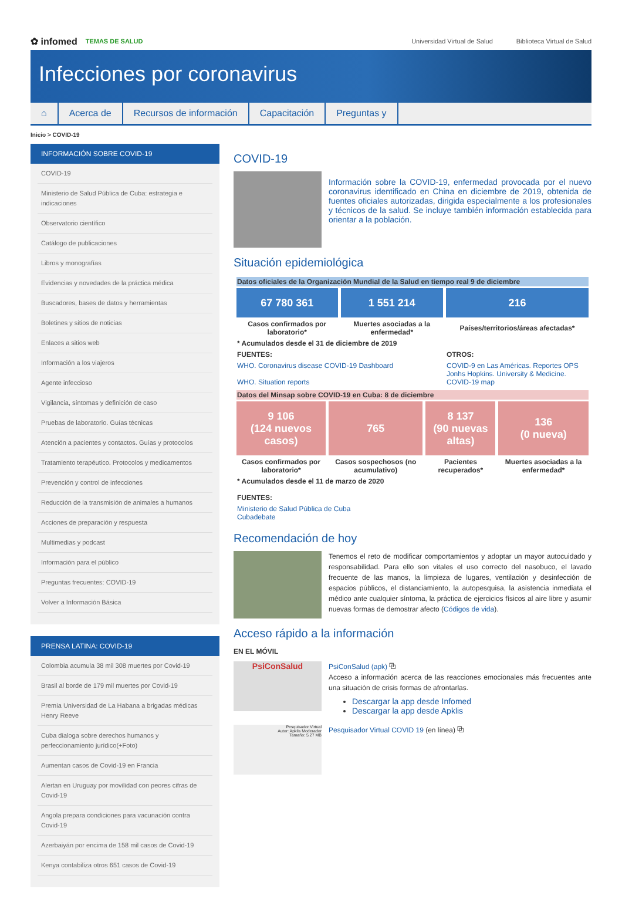✿ infomed TEMAS DE SALUD
Universidad Virtual de Salud Biblioteca Virtual de Salud
Infecciones por coronavirus
⌂ Acerca de Recursos de información Capacitación Preguntas y
Inicio > COVID-19
INFORMACIÓN SOBRE COVID-19
COVID-19
Ministerio de Salud Pública de Cuba: estrategia e indicaciones
Observatorio científico
Catálogo de publicaciones
Libros y monografías
Evidencias y novedades de la práctica médica
Buscadores, bases de datos y herramientas
Boletines y sitios de noticias
Enlaces a sitios web
Información a los viajeros
Agente infeccioso
Vigilancia, síntomas y definición de caso
Pruebas de laboratorio. Guías técnicas
Atención a pacientes y contactos. Guías y protocolos
Tratamiento terapéutico. Protocolos y medicamentos
Prevención y control de infecciones
Reducción de la transmisión de animales a humanos
Acciones de preparación y respuesta
Multimedias y podcast
Información para el público
Preguntas frecuentes: COVID-19
Volver a Información Básica
PRENSA LATINA: COVID-19
Colombia acumula 38 mil 308 muertes por Covid-19
Brasil al borde de 179 mil muertes por Covid-19
Premia Universidad de La Habana a brigadas médicas Henry Reeve
Cuba dialoga sobre derechos humanos y perfeccionamiento jurídico(+Foto)
Aumentan casos de Covid-19 en Francia
Alertan en Uruguay por movilidad con peores cifras de Covid-19
Angola prepara condiciones para vacunación contra Covid-19
Azerbaiyán por encima de 158 mil casos de Covid-19
Kenya contabiliza otros 651 casos de Covid-19
COVID-19
Información sobre la COVID-19, enfermedad provocada por el nuevo coronavirus identificado en China en diciembre de 2019, obtenida de fuentes oficiales autorizadas, dirigida especialmente a los profesionales y técnicos de la salud. Se incluye también información establecida para orientar a la población.
Situación epidemiológica
| Datos oficiales de la Organización Mundial de la Salud en tiempo real 9 de diciembre | | |
| --- | --- | --- |
| 67 780 361 | 1 551 214 | 216 |
| Casos confirmados por laboratorio* | Muertes asociadas a la enfermedad* | Países/territorios/áreas afectadas* |
| * Acumulados desde el 31 de diciembre de 2019 | | |
| FUENTES: | | OTROS: |
| WHO. Coronavirus disease COVID-19 Dashboard WHO. Situation reports | | COVID-9 en Las Américas. Reportes OPS Jonhs Hopkins. University & Medicine. COVID-19 map |
| Datos del Minsap sobre COVID-19 en Cuba: 8 de diciembre | | | |
| --- | --- | --- | --- |
| 9 106 (124 nuevos casos) | 765 | 8 137 (90 nuevas altas) | 136 (0 nueva) |
| Casos confirmados por laboratorio* | Casos sospechosos (no acumulativo) | Pacientes recuperados* | Muertes asociadas a la enfermedad* |
| * Acumulados desde el 11 de marzo de 2020 FUENTES: | | | |
| Ministerio de Salud Pública de Cuba Cubadebate | | | |
Recomendación de hoy
Tenemos el reto de modificar comportamientos y adoptar un mayor autocuidado y responsabilidad. Para ello son vitales el uso correcto del nasobuco, el lavado frecuente de las manos, la limpieza de lugares, ventilación y desinfección de espacios públicos, el distanciamiento, la autopesquisa, la asistencia inmediata el médico ante cualquier síntoma, la práctica de ejercicios físicos al aire libre y asumir nuevas formas de demostrar afecto (Códigos de vida).
Acceso rápido a la información
EN EL MÓVIL
PsiConSalud
PsiConSalud (apk) ⧉
Acceso a información acerca de las reacciones emocionales más frecuentes ante una situación de crisis formas de afrontarlas.
Descargar la app desde Infomed
Descargar la app desde Apklis
Pesquisador Virtual
Autor: Apklis Moderador
Tamaño: 5.27 MB
Pesquisador Virtual COVID 19 (en línea) ⧉